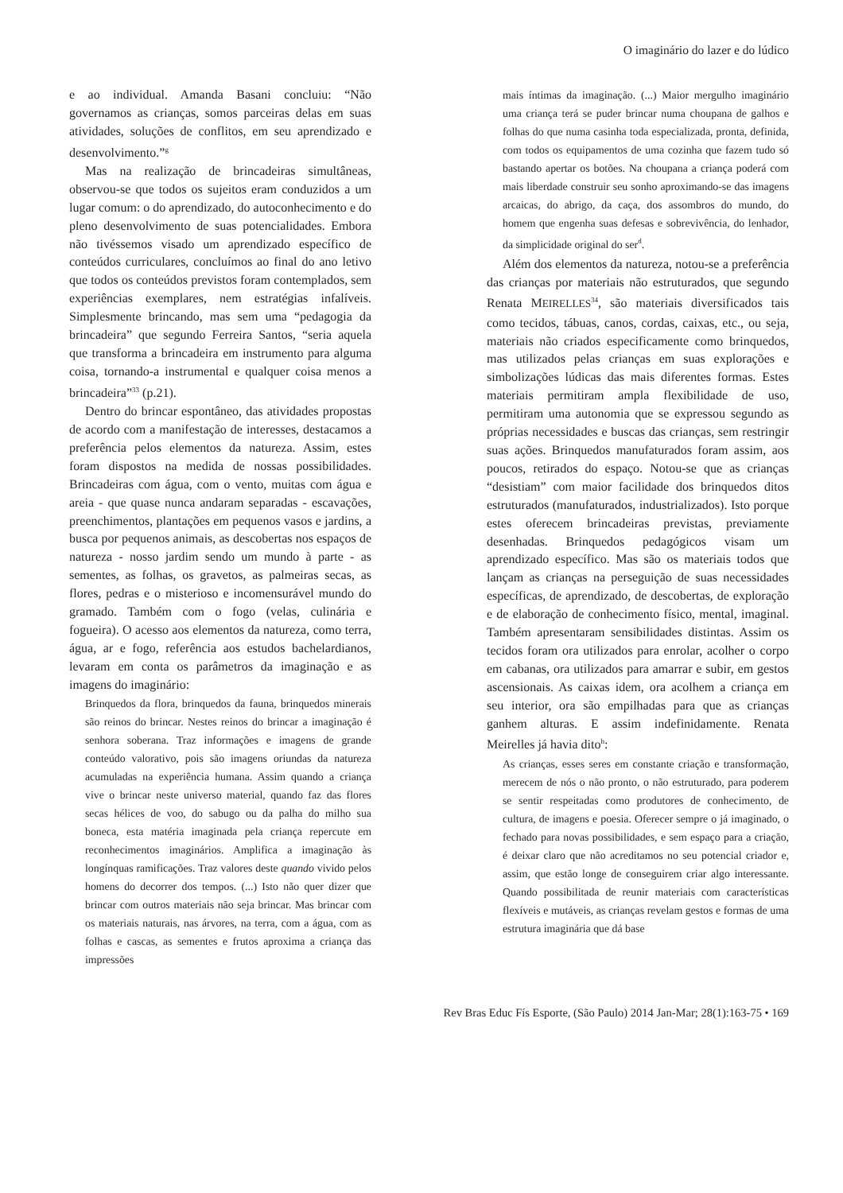O imaginário do lazer e do lúdico
e ao individual. Amanda Basani concluiu: “Não governamos as crianças, somos parceiras delas em suas atividades, soluções de conflitos, em seu aprendizado e desenvolvimento.”<sup>g</sup>
Mas na realização de brincadeiras simultâneas, observou-se que todos os sujeitos eram conduzidos a um lugar comum: o do aprendizado, do autoconhecimento e do pleno desenvolvimento de suas potencialidades. Embora não tivéssemos visado um aprendizado específico de conteúdos curriculares, concluímos ao final do ano letivo que todos os conteúdos previstos foram contemplados, sem experiências exemplares, nem estratégias infalíveis. Simplesmente brincando, mas sem uma “pedagogia da brincadeira” que segundo Ferreira Santos, “seria aquela que transforma a brincadeira em instrumento para alguma coisa, tornando-a instrumental e qualquer coisa menos a brincadeira”<sup>33</sup> (p.21).
Dentro do brincar espontâneo, das atividades propostas de acordo com a manifestação de interesses, destacamos a preferência pelos elementos da natureza. Assim, estes foram dispostos na medida de nossas possibilidades. Brincadeiras com água, com o vento, muitas com água e areia - que quase nunca andaram separadas - escavações, preenchimentos, plantações em pequenos vasos e jardins, a busca por pequenos animais, as descobertas nos espaços de natureza - nosso jardim sendo um mundo à parte - as sementes, as folhas, os gravetos, as palmeiras secas, as flores, pedras e o misterioso e incomensurável mundo do gramado. Também com o fogo (velas, culinária e fogueira). O acesso aos elementos da natureza, como terra, água, ar e fogo, referência aos estudos bachelardianos, levaram em conta os parâmetros da imaginação e as imagens do imaginário:
Brinquedos da flora, brinquedos da fauna, brinquedos minerais são reinos do brincar. Nestes reinos do brincar a imaginação é senhora soberana. Traz informações e imagens de grande conteúdo valorativo, pois são imagens oriundas da natureza acumuladas na experiência humana. Assim quando a criança vive o brincar neste universo material, quando faz das flores secas hélices de voo, do sabugo ou da palha do milho sua boneca, esta matéria imaginada pela criança repercute em reconhecimentos imaginários. Amplifica a imaginação às longínquas ramificações. Traz valores deste quando vivido pelos homens do decorrer dos tempos. (...) Isto não quer dizer que brincar com outros materiais não seja brincar. Mas brincar com os materiais naturais, nas árvores, na terra, com a água, com as folhas e cascas, as sementes e frutos aproxima a criança das impressões
mais íntimas da imaginação. (...) Maior mergulho imaginário uma criança terá se puder brincar numa choupana de galhos e folhas do que numa casinha toda especializada, pronta, definida, com todos os equipamentos de uma cozinha que fazem tudo só bastando apertar os botões. Na choupana a criança poderá com mais liberdade construir seu sonho aproximando-se das imagens arcaicas, do abrigo, da caça, dos assombros do mundo, do homem que engenha suas defesas e sobrevivência, do lenhador, da simplicidade original do ser<sup>d</sup>.
Além dos elementos da natureza, notou-se a preferência das crianças por materiais não estruturados, que segundo Renata MEIRELLES<sup>34</sup>, são materiais diversificados tais como tecidos, tábuas, canos, cordas, caixas, etc., ou seja, materiais não criados especificamente como brinquedos, mas utilizados pelas crianças em suas explorações e simbolizações lúdicas das mais diferentes formas. Estes materiais permitiram ampla flexibilidade de uso, permitiram uma autonomia que se expressou segundo as próprias necessidades e buscas das crianças, sem restringir suas ações. Brinquedos manufaturados foram assim, aos poucos, retirados do espaço. Notou-se que as crianças “desistiam” com maior facilidade dos brinquedos ditos estruturados (manufaturados, industrializados). Isto porque estes oferecem brincadeiras previstas, previamente desenhadas. Brinquedos pedagógicos visam um aprendizado específico. Mas são os materiais todos que lançam as crianças na perseguição de suas necessidades específicas, de aprendizado, de descobertas, de exploração e de elaboração de conhecimento físico, mental, imaginal. Também apresentaram sensibilidades distintas. Assim os tecidos foram ora utilizados para enrolar, acolher o corpo em cabanas, ora utilizados para amarrar e subir, em gestos ascensionais. As caixas idem, ora acolhem a criança em seu interior, ora são empilhadas para que as crianças ganhem alturas. E assim indefinidamente. Renata Meirelles já havia dito<sup>h</sup>:
As crianças, esses seres em constante criação e transformação, merecem de nós o não pronto, o não estruturado, para poderem se sentir respeitadas como produtores de conhecimento, de cultura, de imagens e poesia. Oferecer sempre o já imaginado, o fechado para novas possibilidades, e sem espaço para a criação, é deixar claro que não acreditamos no seu potencial criador e, assim, que estão longe de conseguirem criar algo interessante. Quando possibilitada de reunir materiais com características flexíveis e mutáveis, as crianças revelam gestos e formas de uma estrutura imaginária que dá base
Rev Bras Educ Fís Esporte, (São Paulo) 2014 Jan-Mar; 28(1):163-75 • 169